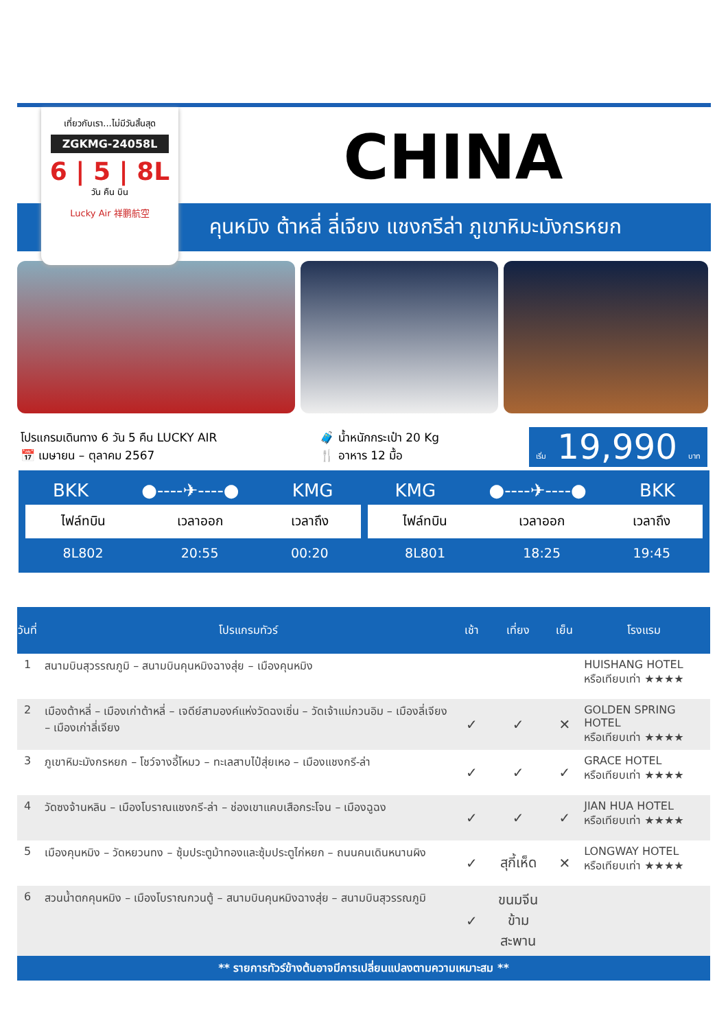เที่ยวกับเรา...ไม่มีวันสิ้นสุด
ZGKMG-24058L
6 | 5 | 8L
วัน คืน บิน
Lucky Air 祥鹏航空
CHINA
คุนหมิง ต้าหลี่ ลี่เจียง แชงกรีล่า ภูเขาหิมะมังกรหยก
โปรแกรมเดินทาง 6 วัน 5 คืน LUCKY AIR
📅 เมษายน – ตุลาคม 2567
🧳 น้ำหนักกระเป๋า 20 Kg
🍴 อาหาร 12 มื้อ
เริ่ม 19,990 บาท
BKK ●----✈----● KMG
| ไฟล์ทบิน | เวลาออก | เวลาถึง |
| --- | --- | --- |
| 8L802 | 20:55 | 00:20 |
KMG ●----✈----● BKK
| ไฟล์ทบิน | เวลาออก | เวลาถึง |
| --- | --- | --- |
| 8L801 | 18:25 | 19:45 |
| วันที่ | โปรแกรมทัวร์ | เช้า | เที่ยง | เย็น | โรงแรม |
| --- | --- | --- | --- | --- | --- |
| 1 | สนามบินสุวรรณภูมิ – สนามบินคุนหมิงฉางสุ่ย – เมืองคุนหมิง | | | | HUISHANG HOTEL หรือเทียบเท่า ★★★★ |
| 2 | เมืองต้าหลี่ – เมืองเก่าต้าหลี่ – เจดีย์สามองค์แห่งวัดฉงเซิ่น – วัดเจ้าแม่กวนอิม – เมืองลี่เจียง – เมืองเก่าลี่เจียง | ✓ | ✓ | ✕ | GOLDEN SPRING HOTEL หรือเทียบเท่า ★★★★ |
| 3 | ภูเขาหิมะมังกรหยก – โชว์จางอี้โหมว – ทะเลสาบไป๋สุ่ยเหอ – เมืองแชงกรี-ล่า | ✓ | ✓ | ✓ | GRACE HOTEL หรือเทียบเท่า ★★★★ |
| 4 | วัดซงจ้านหลิน – เมืองโบราณแชงกรี-ล่า – ช่องเขาแคบเสือกระโจน – เมืองฉูฉง | ✓ | ✓ | ✓ | JIAN HUA HOTEL หรือเทียบเท่า ★★★★ |
| 5 | เมืองคุนหมิง – วัดหยวนทง – ซุ้มประตูม้าทองและซุ้มประตูไก่หยก – ถนนคนเดินหนานผิง | ✓ | สุกี้เห็ด | ✕ | LONGWAY HOTEL หรือเทียบเท่า ★★★★ |
| 6 | สวนน้ำตกคุนหมิง – เมืองโบราณกวนตู้ – สนามบินคุนหมิงฉางสุ่ย – สนามบินสุวรรณภูมิ | ✓ | ขนมจีน ข้ามสะพาน | | |
** รายการทัวร์ข้างต้นอาจมีการเปลี่ยนแปลงตามความเหมาะสม **